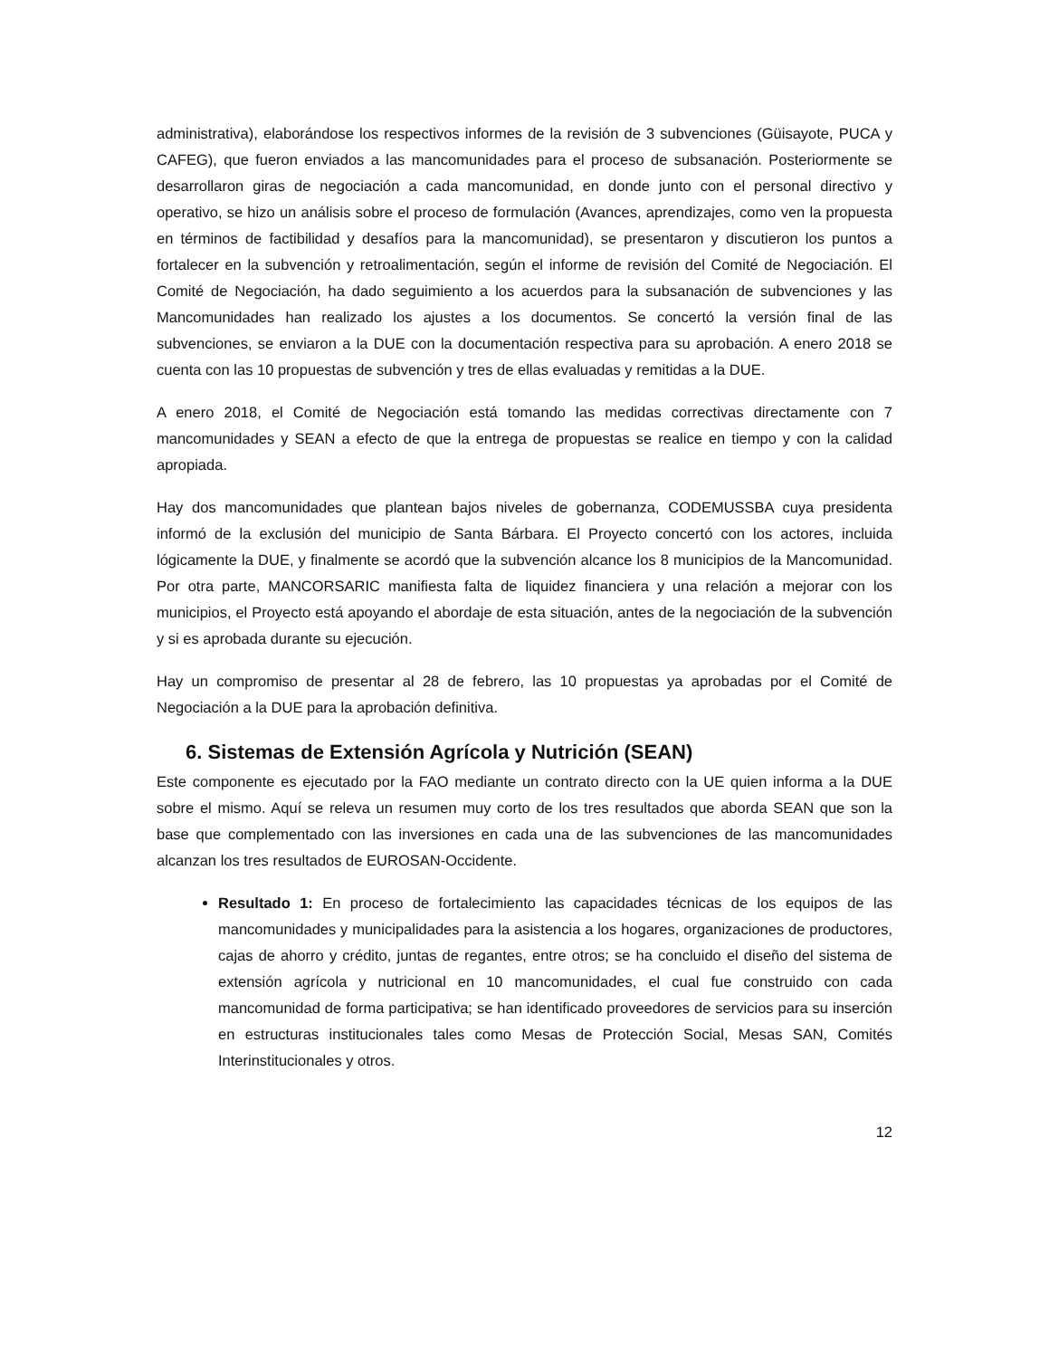administrativa), elaborándose los respectivos informes de la revisión de 3 subvenciones (Güisayote, PUCA y CAFEG), que fueron enviados a las mancomunidades para el proceso de subsanación. Posteriormente se desarrollaron giras de negociación a cada mancomunidad, en donde junto con el personal directivo y operativo, se hizo un análisis sobre el proceso de formulación (Avances, aprendizajes, como ven la propuesta en términos de factibilidad y desafíos para la mancomunidad), se presentaron y discutieron los puntos a fortalecer en la subvención y retroalimentación, según el informe de revisión del Comité de Negociación. El Comité de Negociación, ha dado seguimiento a los acuerdos para la subsanación de subvenciones y las Mancomunidades han realizado los ajustes a los documentos. Se concertó la versión final de las subvenciones, se enviaron a la DUE con la documentación respectiva para su aprobación. A enero 2018 se cuenta con las 10 propuestas de subvención y tres de ellas evaluadas y remitidas a la DUE.
A enero 2018, el Comité de Negociación está tomando las medidas correctivas directamente con 7 mancomunidades y SEAN a efecto de que la entrega de propuestas se realice en tiempo y con la calidad apropiada.
Hay dos mancomunidades que plantean bajos niveles de gobernanza, CODEMUSSBA cuya presidenta informó de la exclusión del municipio de Santa Bárbara. El Proyecto concertó con los actores, incluida lógicamente la DUE, y finalmente se acordó que la subvención alcance los 8 municipios de la Mancomunidad. Por otra parte, MANCORSARIC manifiesta falta de liquidez financiera y una relación a mejorar con los municipios, el Proyecto está apoyando el abordaje de esta situación, antes de la negociación de la subvención y si es aprobada durante su ejecución.
Hay un compromiso de presentar al 28 de febrero, las 10 propuestas ya aprobadas por el Comité de Negociación a la DUE para la aprobación definitiva.
6. Sistemas de Extensión Agrícola y Nutrición (SEAN)
Este componente es ejecutado por la FAO mediante un contrato directo con la UE quien informa a la DUE sobre el mismo. Aquí se releva un resumen muy corto de los tres resultados que aborda SEAN que son la base que complementado con las inversiones en cada una de las subvenciones de las mancomunidades alcanzan los tres resultados de EUROSAN-Occidente.
Resultado 1: En proceso de fortalecimiento las capacidades técnicas de los equipos de las mancomunidades y municipalidades para la asistencia a los hogares, organizaciones de productores, cajas de ahorro y crédito, juntas de regantes, entre otros; se ha concluido el diseño del sistema de extensión agrícola y nutricional en 10 mancomunidades, el cual fue construido con cada mancomunidad de forma participativa; se han identificado proveedores de servicios para su inserción en estructuras institucionales tales como Mesas de Protección Social, Mesas SAN, Comités Interinstitucionales y otros.
12